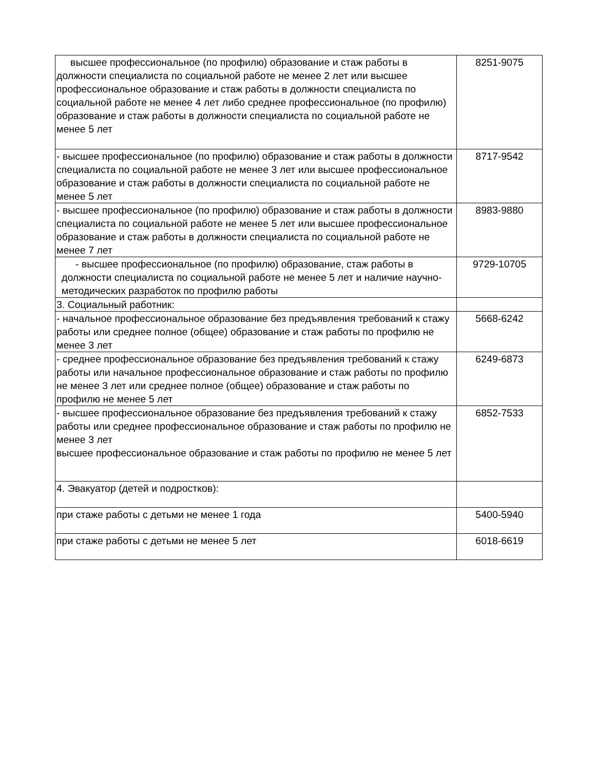| высшее профессиональное (по профилю) образование и стаж работы в должности специалиста по социальной работе не менее 2 лет или высшее профессиональное образование и стаж работы в должности специалиста по социальной работе не менее 4 лет либо среднее профессиональное (по профилю) образование и стаж работы в должности специалиста по социальной работе не менее 5 лет | 8251-9075 |
| - высшее профессиональное (по профилю) образование и стаж работы в должности специалиста по социальной работе не менее 3 лет или высшее профессиональное образование и стаж работы в должности специалиста по социальной работе не менее 5 лет | 8717-9542 |
| - высшее профессиональное (по профилю) образование и стаж работы в должности специалиста по социальной работе не менее 5 лет или высшее профессиональное образование и стаж работы в должности специалиста по социальной работе не менее 7 лет | 8983-9880 |
| - высшее профессиональное (по профилю) образование, стаж работы в должности специалиста по социальной работе не менее 5 лет и наличие научно-методических разработок по профилю работы | 9729-10705 |
| 3. Социальный работник: | |
| - начальное профессиональное образование без предъявления требований к стажу работы или среднее полное (общее) образование и стаж работы по профилю не менее 3 лет | 5668-6242 |
| - среднее профессиональное образование без предъявления требований к стажу работы или начальное профессиональное образование и стаж работы по профилю не менее 3 лет или среднее полное (общее) образование и стаж работы по профилю не менее 5 лет | 6249-6873 |
| - высшее профессиональное образование без предъявления требований к стажу работы или среднее профессиональное образование и стаж работы по профилю не менее 3 лет высшее профессиональное образование и стаж работы по профилю не менее 5 лет | 6852-7533 |
| 4. Эвакуатор (детей и подростков): | |
| при стаже работы с детьми не менее 1 года | 5400-5940 |
| при стаже работы с детьми не менее 5 лет | 6018-6619 |